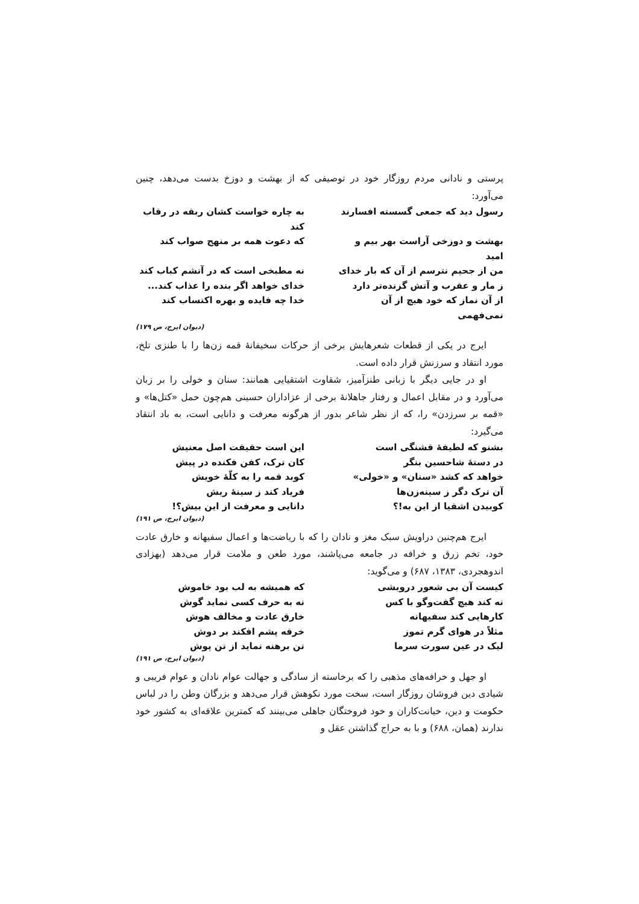پرستی و نادانی مردم روزگار خود در توصیفی که از بهشت و دوزخ بدست می‌دهد، چنین می‌آورد:
رسول دید که جمعی گسسته افسارند
به چاره خواست کشان ربقه در رقاب کند
بهشت و دوزخی آراست بهر بیم و امید
که دعوت همه بر منهج صواب کند
من از جحیم نترسم از آن که بار خدای
نه مطبخی است که در آتشم کباب کند
ز مار و عقرب و آتش گزنده‌تر دارد
خدای خواهد اگر بنده را عذاب کند...
از آن نماز که خود هیچ از آن نمی‌فهمی
خدا چه فایده و بهره اکتساب کند
(دیوان ایرج، ص ۱۷۹)
ایرج در یکی از قطعات شعرهایش برخی از حرکات سخیفانهٔ قمه زن‌ها را با طنزی تلخ، مورد انتقاد و سرزنش قرار داده است.
او در جایی دیگر با زبانی طنزآمیز، شقاوت اشتقیایی همانند: سنان و خولی را بر زبان می‌آورد و در مقابل اعمال و رفتار جاهلانهٔ برخی از عزاداران حسینی هم‌چون حمل «کتل‌ها» و «قمه بر سرزدن» را، که از نظر شاعر بدور از هرگونه معرفت و دانایی است، به باد انتقاد می‌گیرد:
بشنو که لطیفهٔ قشنگی است
این است حقیقت اصل معنیش
در دستهٔ شاحسین بنگر
کان ترک، کفن فکنده در پیش
خواهد که کشد «سنان» و «خولی»
کوبد قمه را به کلّهٔ خویش
آن ترک دگر ز سینه‌زن‌ها
فریاد کند ز سینهٔ ریش
کوبیدن اشقیا از این به!؟
دانایی و معرفت از این بیش؟!
(دیوان ایرج، ص ۱۹۱)
ایرج هم‌چنین دراویش سبک مغز و نادان را که با ریاضت‌ها و اعمال سفیهانه و خارق عادت خود، تخم زرق و خرافه در جامعه می‌پاشند، مورد طعن و ملامت قرار می‌دهد (بهزادی اندوهجردی، ۱۳۸۳، ۶۸۷) و می‌گوید:
کیست آن بی شعور درویشی
که همیشه به لب بود خاموش
نه کند هیچ گفت‌وگو با کس
نه به حرف کسی نماید گوش
کارهایی کند سفیهانه
خارق عادت و مخالف هوش
مثلاً در هوای گرم تموز
خرقه پشم افکند بر دوش
لیک در عین سورت سرما
تن برهنه نماید از تن پوش
(دیوان ایرج، ص ۱۹۱)
او جهل و خرافه‌های مذهبی را که برخاسته از سادگی و جهالت عوام نادان و عوام فریبی و شیادی دین فروشان روزگار است، سخت مورد نکوهش قرار می‌دهد و بزرگان وطن را در لباس حکومت و دین، خیانت‌کاران و خود فروختگان جاهلی می‌بینند که کمترین علاقه‌ای به کشور خود ندارند (همان، ۶۸۸) و با به حراج گذاشتن عقل و